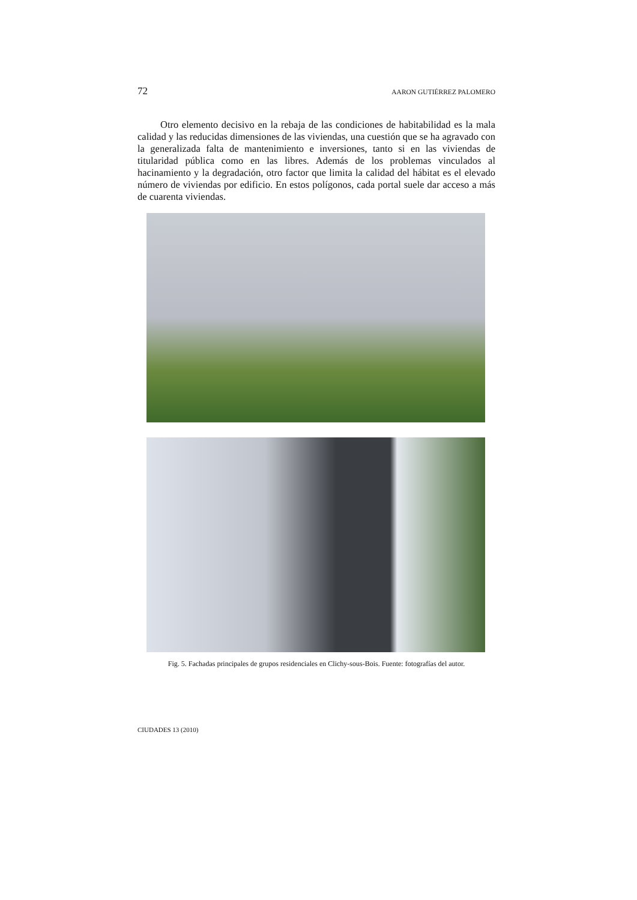72 AARON GUTIÉRREZ PALOMERO
Otro elemento decisivo en la rebaja de las condiciones de habitabilidad es la mala calidad y las reducidas dimensiones de las viviendas, una cuestión que se ha agravado con la generalizada falta de mantenimiento e inversiones, tanto si en las viviendas de titularidad pública como en las libres. Además de los problemas vinculados al hacinamiento y la degradación, otro factor que limita la calidad del hábitat es el elevado número de viviendas por edificio. En estos polígonos, cada portal suele dar acceso a más de cuarenta viviendas.
Fig. 5. Fachadas principales de grupos residenciales en Clichy-sous-Bois. Fuente: fotografías del autor.
CIUDADES 13 (2010)